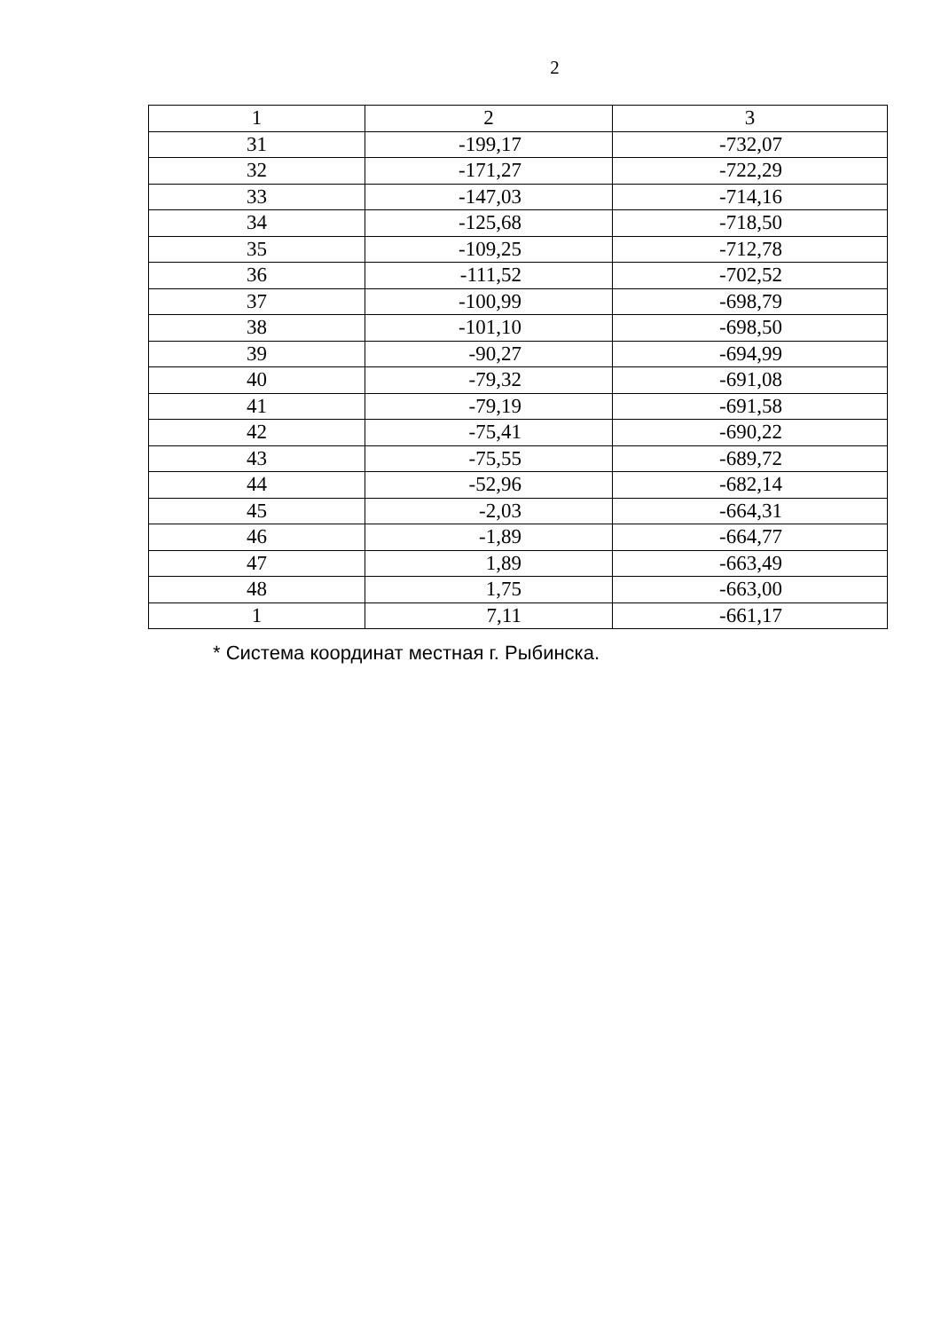2
| 1 | 2 | 3 |
| 31 | -199,17 | -732,07 |
| 32 | -171,27 | -722,29 |
| 33 | -147,03 | -714,16 |
| 34 | -125,68 | -718,50 |
| 35 | -109,25 | -712,78 |
| 36 | -111,52 | -702,52 |
| 37 | -100,99 | -698,79 |
| 38 | -101,10 | -698,50 |
| 39 | -90,27 | -694,99 |
| 40 | -79,32 | -691,08 |
| 41 | -79,19 | -691,58 |
| 42 | -75,41 | -690,22 |
| 43 | -75,55 | -689,72 |
| 44 | -52,96 | -682,14 |
| 45 | -2,03 | -664,31 |
| 46 | -1,89 | -664,77 |
| 47 | 1,89 | -663,49 |
| 48 | 1,75 | -663,00 |
| 1 | 7,11 | -661,17 |
* Система координат местная г. Рыбинска.